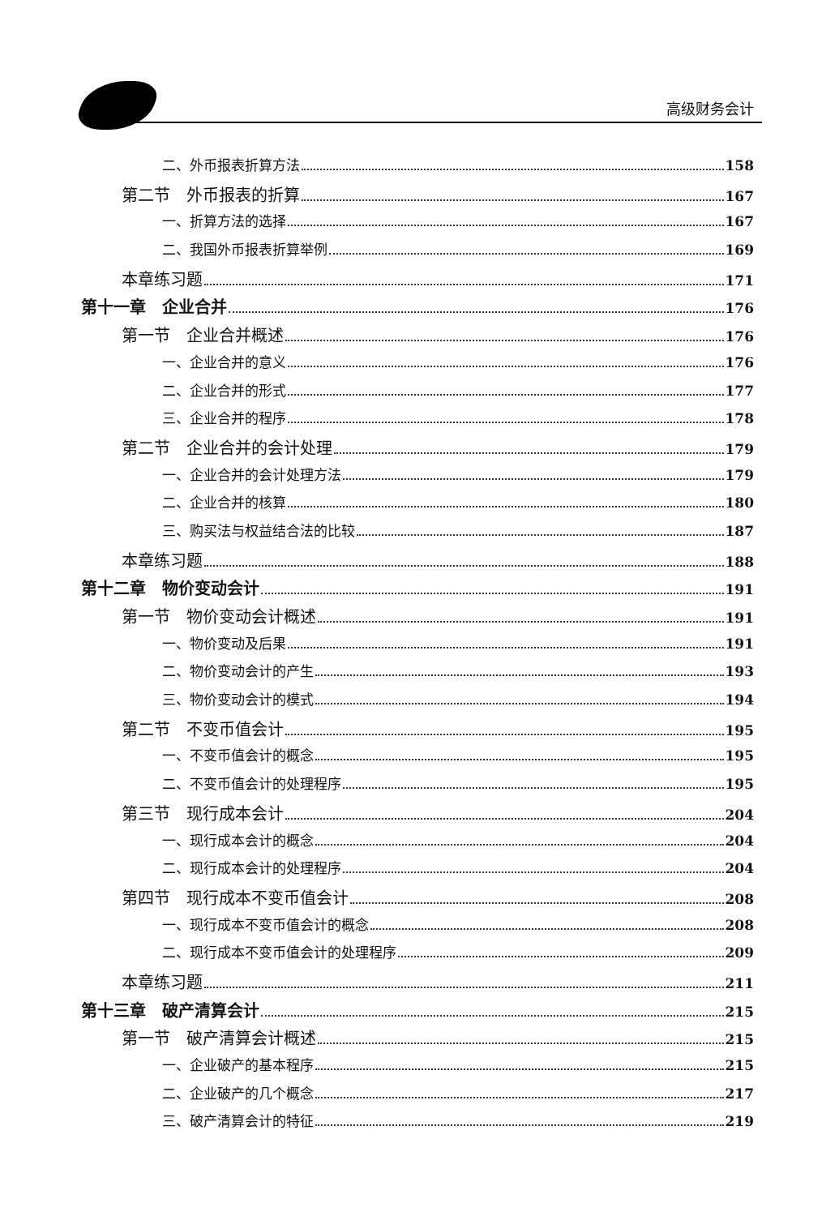高级财务会计
二、外币报表折算方法 158
第二节　外币报表的折算 167
一、折算方法的选择 167
二、我国外币报表折算举例 169
本章练习题 171
第十一章　企业合并 176
第一节　企业合并概述 176
一、企业合并的意义 176
二、企业合并的形式 177
三、企业合并的程序 178
第二节　企业合并的会计处理 179
一、企业合并的会计处理方法 179
二、企业合并的核算 180
三、购买法与权益结合法的比较 187
本章练习题 188
第十二章　物价变动会计 191
第一节　物价变动会计概述 191
一、物价变动及后果 191
二、物价变动会计的产生 193
三、物价变动会计的模式 194
第二节　不变币值会计 195
一、不变币值会计的概念 195
二、不变币值会计的处理程序 195
第三节　现行成本会计 204
一、现行成本会计的概念 204
二、现行成本会计的处理程序 204
第四节　现行成本不变币值会计 208
一、现行成本不变币值会计的概念 208
二、现行成本不变币值会计的处理程序 209
本章练习题 211
第十三章　破产清算会计 215
第一节　破产清算会计概述 215
一、企业破产的基本程序 215
二、企业破产的几个概念 217
三、破产清算会计的特征 219